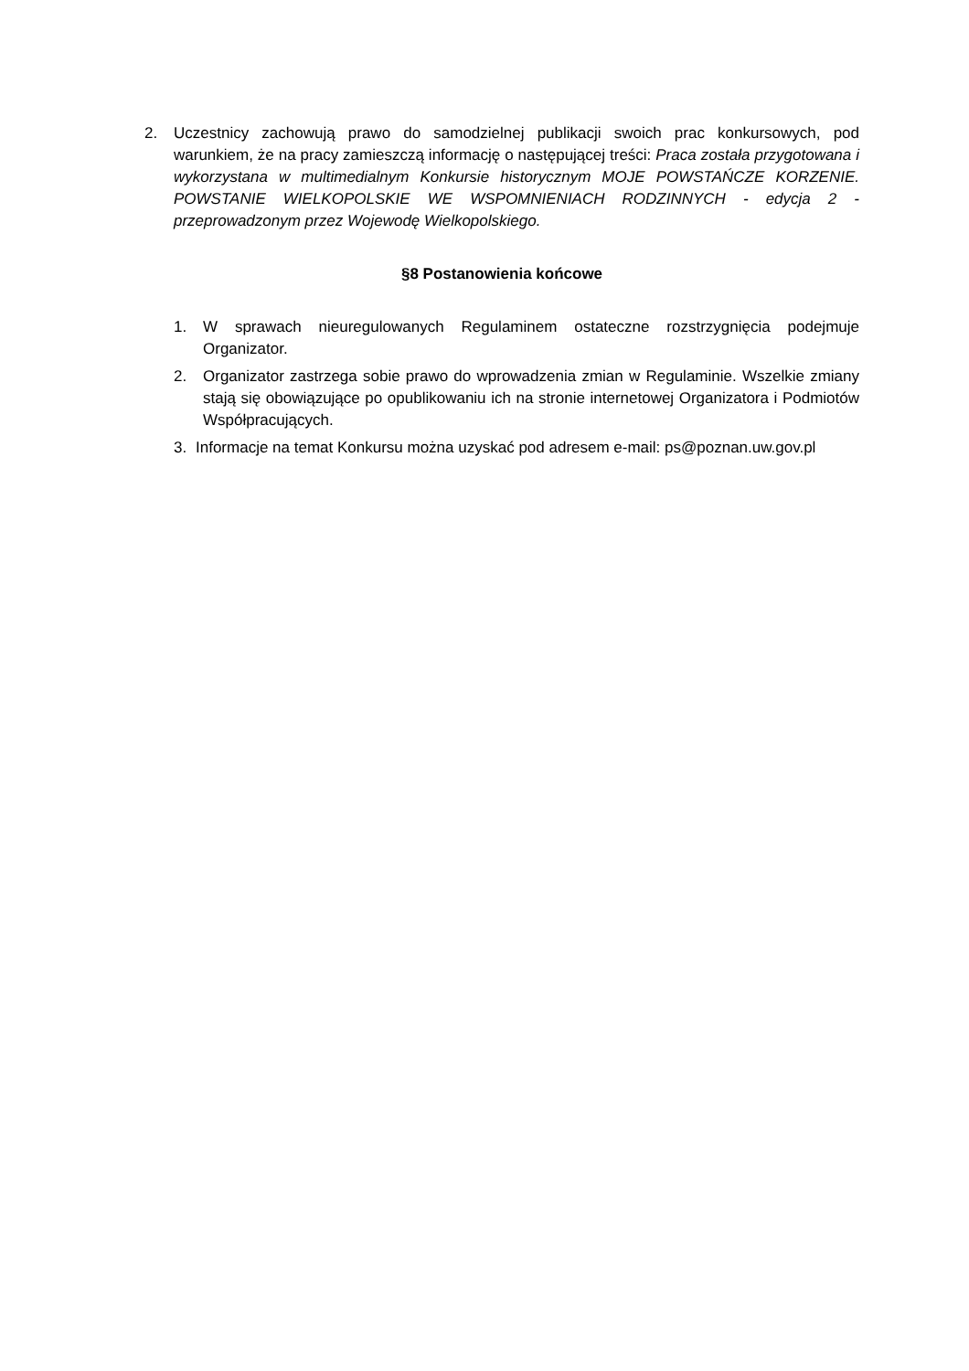2. Uczestnicy zachowują prawo do samodzielnej publikacji swoich prac konkursowych, pod warunkiem, że na pracy zamieszczą informację o następującej treści: Praca została przygotowana i wykorzystana w multimedialnym Konkursie historycznym MOJE POWSTAŃCZE KORZENIE. POWSTANIE WIELKOPOLSKIE WE WSPOMNIENIACH RODZINNYCH - edycja 2 - przeprowadzonym przez Wojewodę Wielkopolskiego.
§8 Postanowienia końcowe
1. W sprawach nieuregulowanych Regulaminem ostateczne rozstrzygnięcia podejmuje Organizator.
2. Organizator zastrzega sobie prawo do wprowadzenia zmian w Regulaminie. Wszelkie zmiany stają się obowiązujące po opublikowaniu ich na stronie internetowej Organizatora i Podmiotów Współpracujących.
3. Informacje na temat Konkursu można uzyskać pod adresem e-mail: ps@poznan.uw.gov.pl